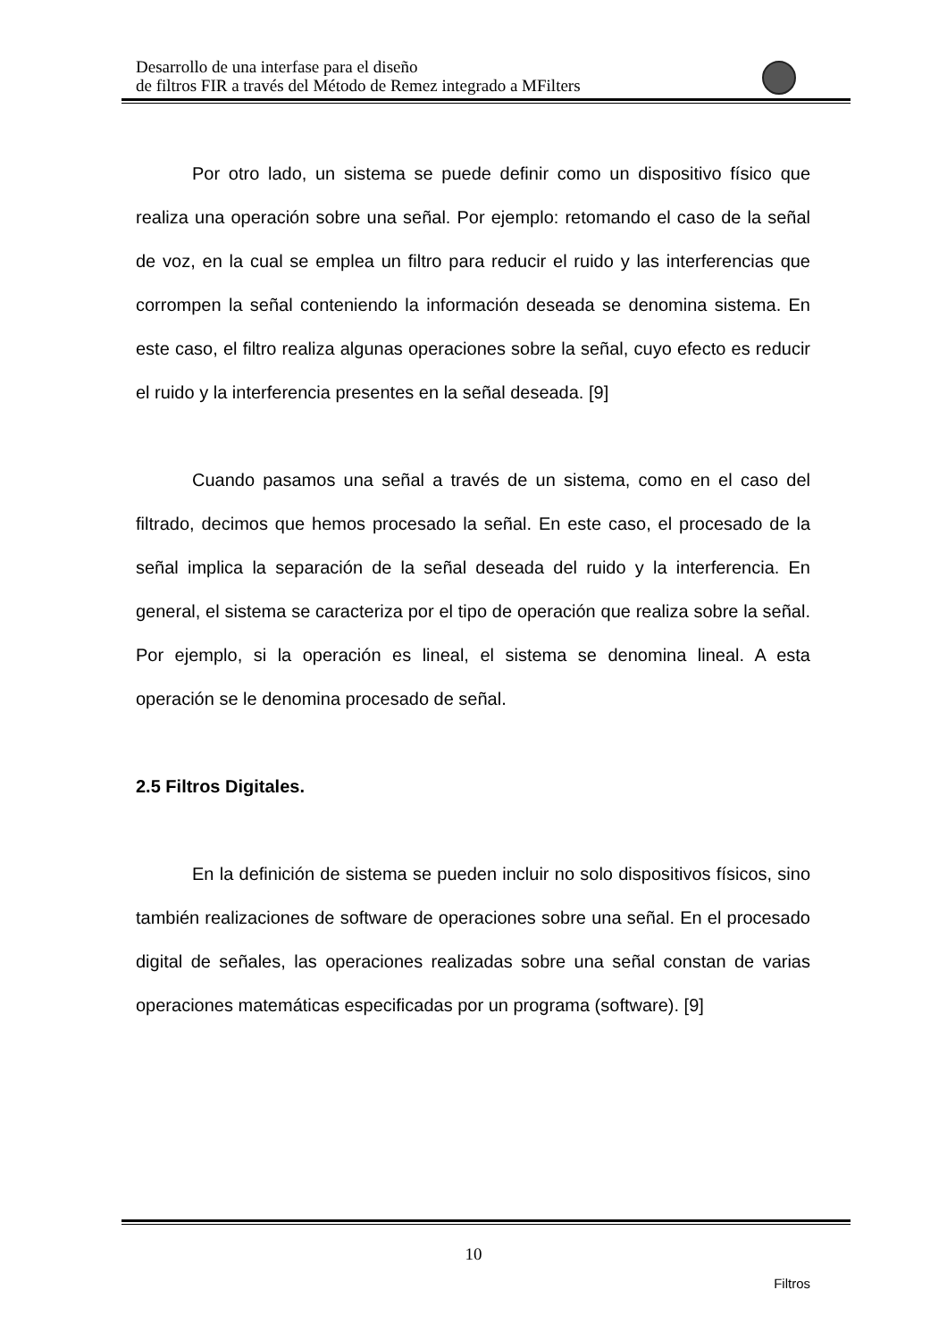Desarrollo de una interfase para el diseño
de filtros FIR a través del Método de Remez integrado a MFilters
Por otro lado, un sistema se puede definir como un dispositivo físico que realiza una operación sobre una señal. Por ejemplo: retomando el caso de la señal de voz, en la cual se emplea un filtro para reducir el ruido y las interferencias que corrompen la señal conteniendo la información deseada se denomina sistema. En este caso, el filtro realiza algunas operaciones sobre la señal, cuyo efecto es reducir el ruido y la interferencia presentes en la señal deseada. [9]
Cuando pasamos una señal a través de un sistema, como en el caso del filtrado, decimos que hemos procesado la señal. En este caso, el procesado de la señal implica la separación de la señal deseada del ruido y la interferencia. En general, el sistema se caracteriza por el tipo de operación que realiza sobre la señal. Por ejemplo, si la operación es lineal, el sistema se denomina lineal. A esta operación se le denomina procesado de señal.
2.5 Filtros Digitales.
En la definición de sistema se pueden incluir no solo dispositivos físicos, sino también realizaciones de software de operaciones sobre una señal. En el procesado digital de señales, las operaciones realizadas sobre una señal constan de varias operaciones matemáticas especificadas por un programa (software). [9]
10
Filtros